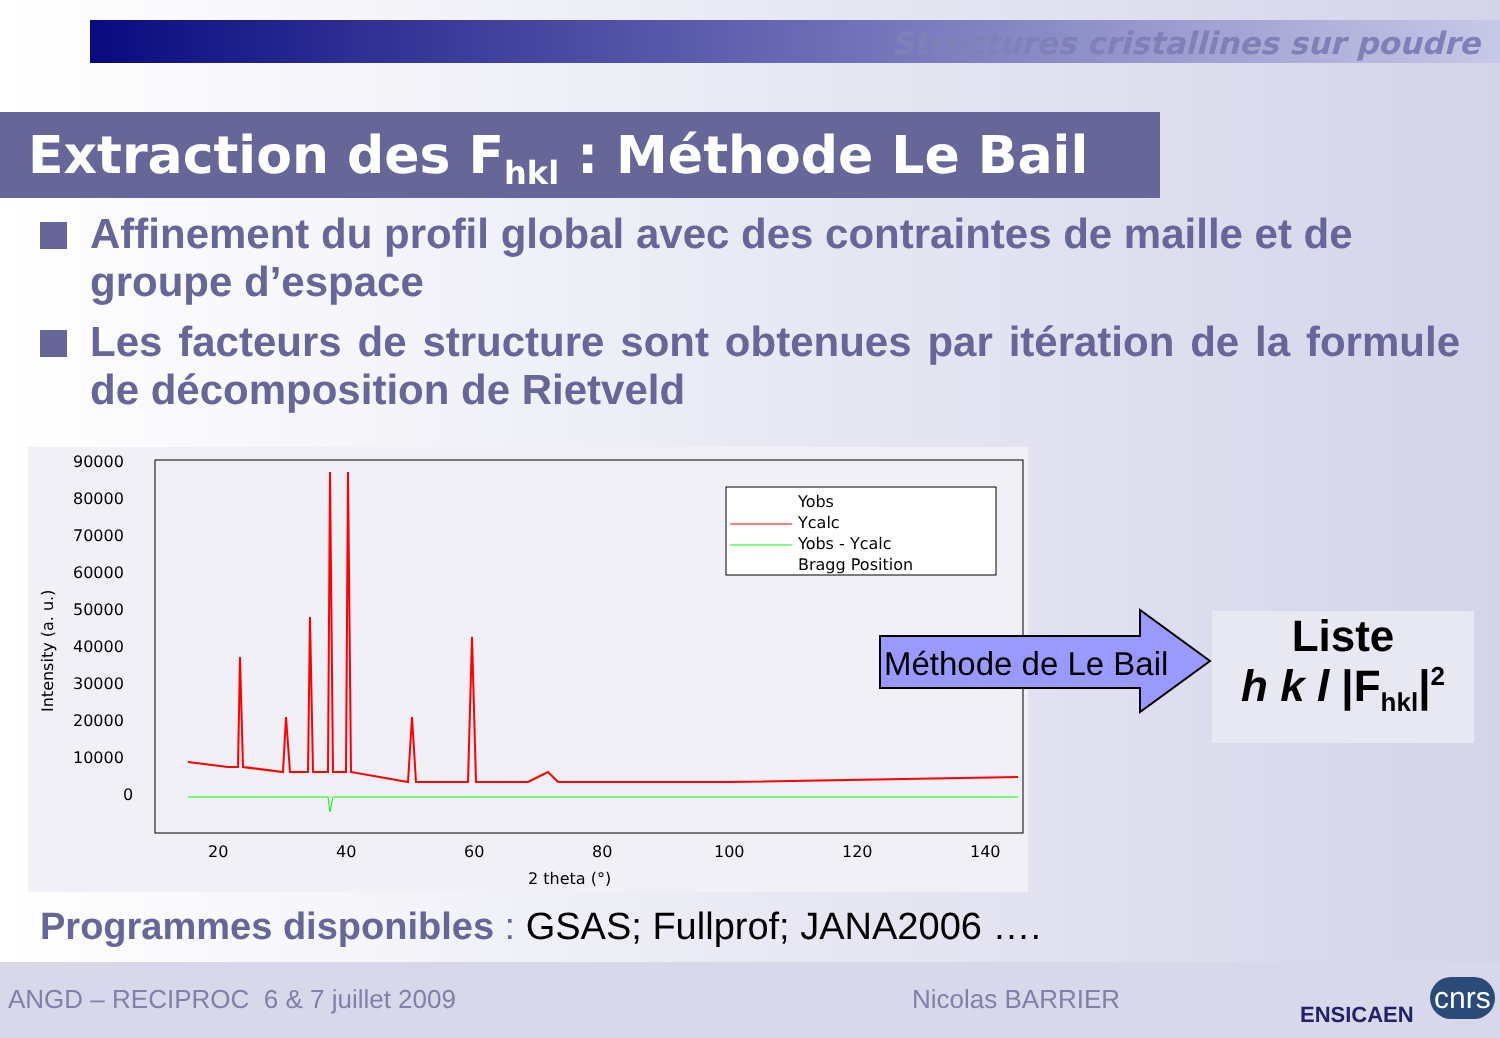Structures cristallines sur poudre
Extraction des F<sub>hkl</sub> : Méthode Le Bail
Affinement du profil global avec des contraintes de maille et de groupe d’espace
Les facteurs de structure sont obtenues par itération de la formule de décomposition de Rietveld
90000
80000
70000
60000
50000
40000
30000
20000
10000
0
Intensity (a. u.)
20
40
60
80
100
120
140
2 theta (°)
Yobs
Ycalc
Yobs - Ycalc
Bragg Position
Méthode de Le Bail
Liste
h k l |F<sub>hkl</sub>|<sup>2</sup>
Programmes disponibles : GSAS; Fullprof; JANA2006 ….
ANGD – RECIPROC 6 & 7 juillet 2009 Nicolas BARRIER ENSICAEN
cnrs